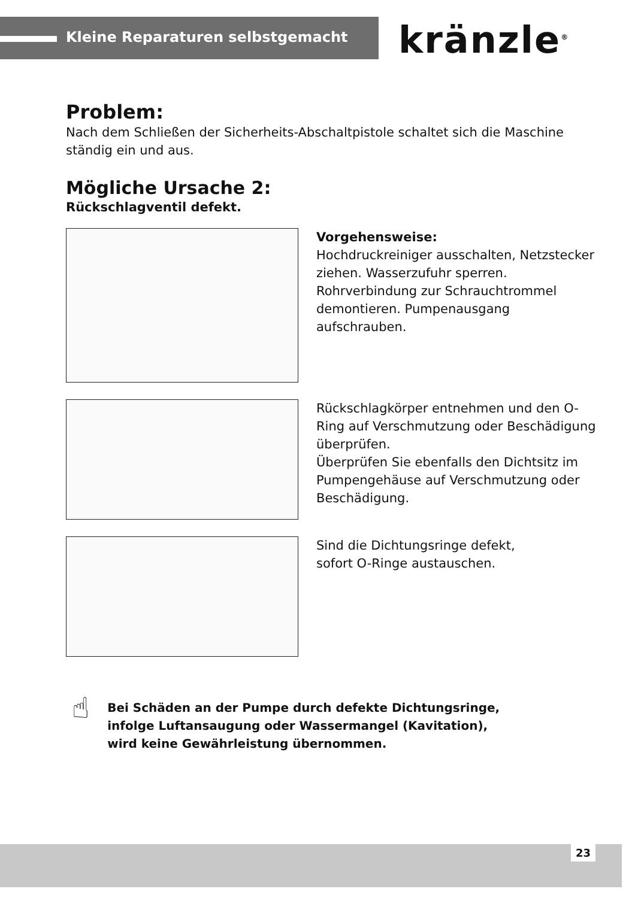Kleine Reparaturen selbstgemacht kränzle<sup>®</sup>
Problem:
Nach dem Schließen der Sicherheits-Abschaltpistole schaltet sich die Maschine ständig ein und aus.
Mögliche Ursache 2:
Rückschlagventil defekt.
Vorgehensweise:
Hochdruckreiniger ausschalten, Netzstecker ziehen. Wasserzufuhr sperren. Rohrverbindung zur Schrauchtrommel demontieren. Pumpenausgang aufschrauben.
Rückschlagkörper entnehmen und den O-Ring auf Verschmutzung oder Beschädigung überprüfen.
Überprüfen Sie ebenfalls den Dichtsitz im Pumpengehäuse auf Verschmutzung oder Beschädigung.
Sind die Dichtungsringe defekt,
sofort O-Ringe austauschen.
☝
Bei Schäden an der Pumpe durch defekte Dichtungsringe,
infolge Luftansaugung oder Wassermangel (Kavitation),
wird keine Gewährleistung übernommen.
23